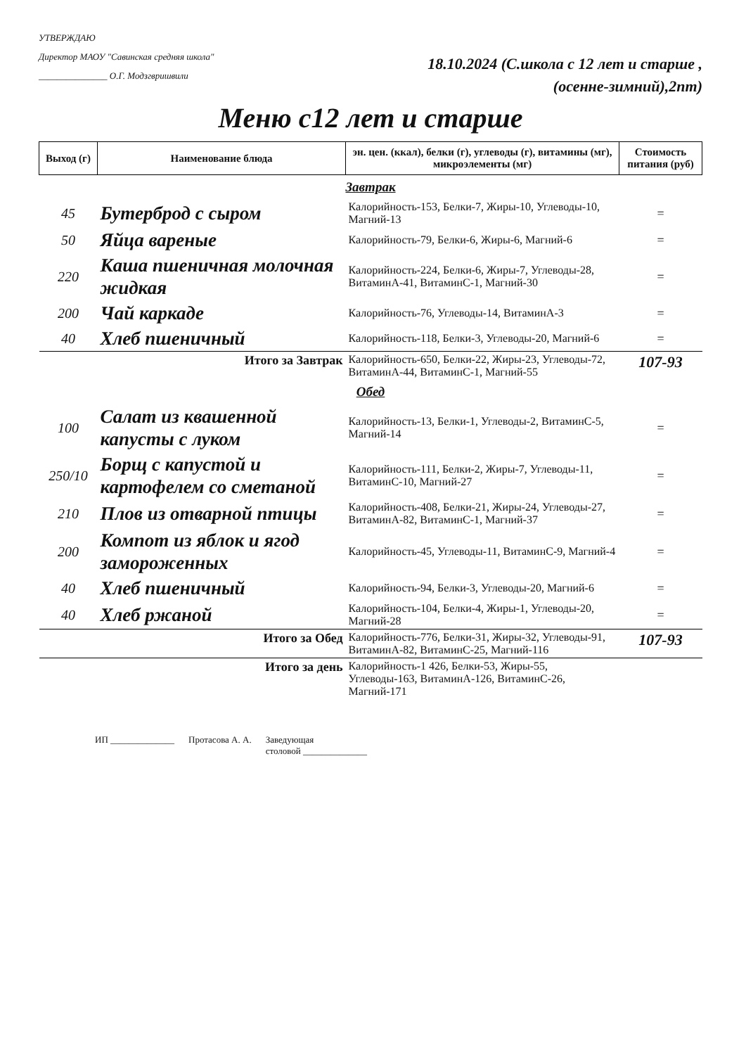УТВЕРЖДАЮ
Директор МАОУ "Савинская средняя школа"
_______________ О.Г. Модзгвришвили
18.10.2024 (С.школа с 12 лет и старше ,
(осенне-зимний),2пт)
Меню с12 лет и старше
| Выход (г) | Наименование блюда | эн. цен. (ккал), белки (г), углеводы (г), витамины (мг), микроэлементы (мг) | Стоимость питания (руб) |
| --- | --- | --- | --- |
| Завтрак | | | |
| 45 | Бутерброд с сыром | Калорийность-153, Белки-7, Жиры-10, Углеводы-10, Магний-13 | = |
| 50 | Яйца вареные | Калорийность-79, Белки-6, Жиры-6, Магний-6 | = |
| 220 | Каша пшеничная молочная жидкая | Калорийность-224, Белки-6, Жиры-7, Углеводы-28, ВитаминA-41, ВитаминC-1, Магний-30 | = |
| 200 | Чай каркаде | Калорийность-76, Углеводы-14, ВитаминA-3 | = |
| 40 | Хлеб пшеничный | Калорийность-118, Белки-3, Углеводы-20, Магний-6 | = |
| Итого за Завтрак | | Калорийность-650, Белки-22, Жиры-23, Углеводы-72, ВитаминA-44, ВитаминC-1, Магний-55 | 107-93 |
| Обед | | | |
| 100 | Салат из квашенной капусты с луком | Калорийность-13, Белки-1, Углеводы-2, ВитаминC-5, Магний-14 | = |
| 250/10 | Борщ с капустой и картофелем со сметаной | Калорийность-111, Белки-2, Жиры-7, Углеводы-11, ВитаминC-10, Магний-27 | = |
| 210 | Плов из отварной птицы | Калорийность-408, Белки-21, Жиры-24, Углеводы-27, ВитаминA-82, ВитаминC-1, Магний-37 | = |
| 200 | Компот из яблок и ягод замороженных | Калорийность-45, Углеводы-11, ВитаминC-9, Магний-4 | = |
| 40 | Хлеб пшеничный | Калорийность-94, Белки-3, Углеводы-20, Магний-6 | = |
| 40 | Хлеб ржаной | Калорийность-104, Белки-4, Жиры-1, Углеводы-20, Магний-28 | = |
| Итого за Обед | | Калорийность-776, Белки-31, Жиры-32, Углеводы-91, ВитаминA-82, ВитаминC-25, Магний-116 | 107-93 |
| Итого за день | | Калорийность-1 426, Белки-53, Жиры-55, Углеводы-163, ВитаминA-126, ВитаминC-26, Магний-171 | |
ИП ______________ Протасова А. А. Заведующая
столовой ______________